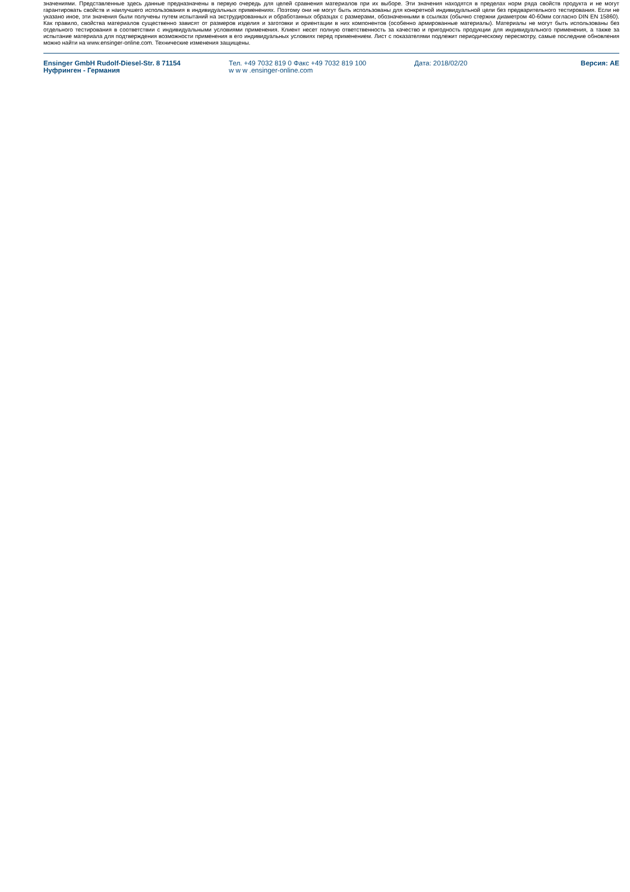значениями. Представленные здесь данные предназначены в первую очередь для целей сравнения материалов при их выборе. Эти значения находятся в пределах норм ряда свойств продукта и не могут гарантировать свойств и наилучшего использования в индивидуальных применениях. Поэтому они не могут быть использованы для конкретной индивидуальной цели без предварительного тестирования. Если не указано иное, эти значения были получены путем испытаний на экструдированных и обработанных образцах с размерами, обозначенными в ссылках (обычно стержни диаметром 40-60мм согласно DIN EN 15860). Как правило, свойства материалов существенно зависят от размеров изделия и заготовки и ориентации в них компонентов (особенно армированные материалы). Материалы не могут быть использованы без отдельного тестирования в соответствии с индивидуальными условиями применения. Клиент несет полную ответственность за качество и пригодность продукции для индивидуального применения, а также за испытание материала для подтверждения возможности применения в его индивидуальных условиях перед применением. Лист с показателями подлежит периодическому пересмотру, самые последние обновления можно найти на www.ensinger-online.com. Технические изменения защищены.
Ensinger GmbH Rudolf-Diesel-Str. 8 71154
Нуфринген - Германия
Тел. +49 7032 819 0 Факс +49 7032 819 100
w w w .ensinger-online.com
Дата: 2018/02/20 Версия: AE